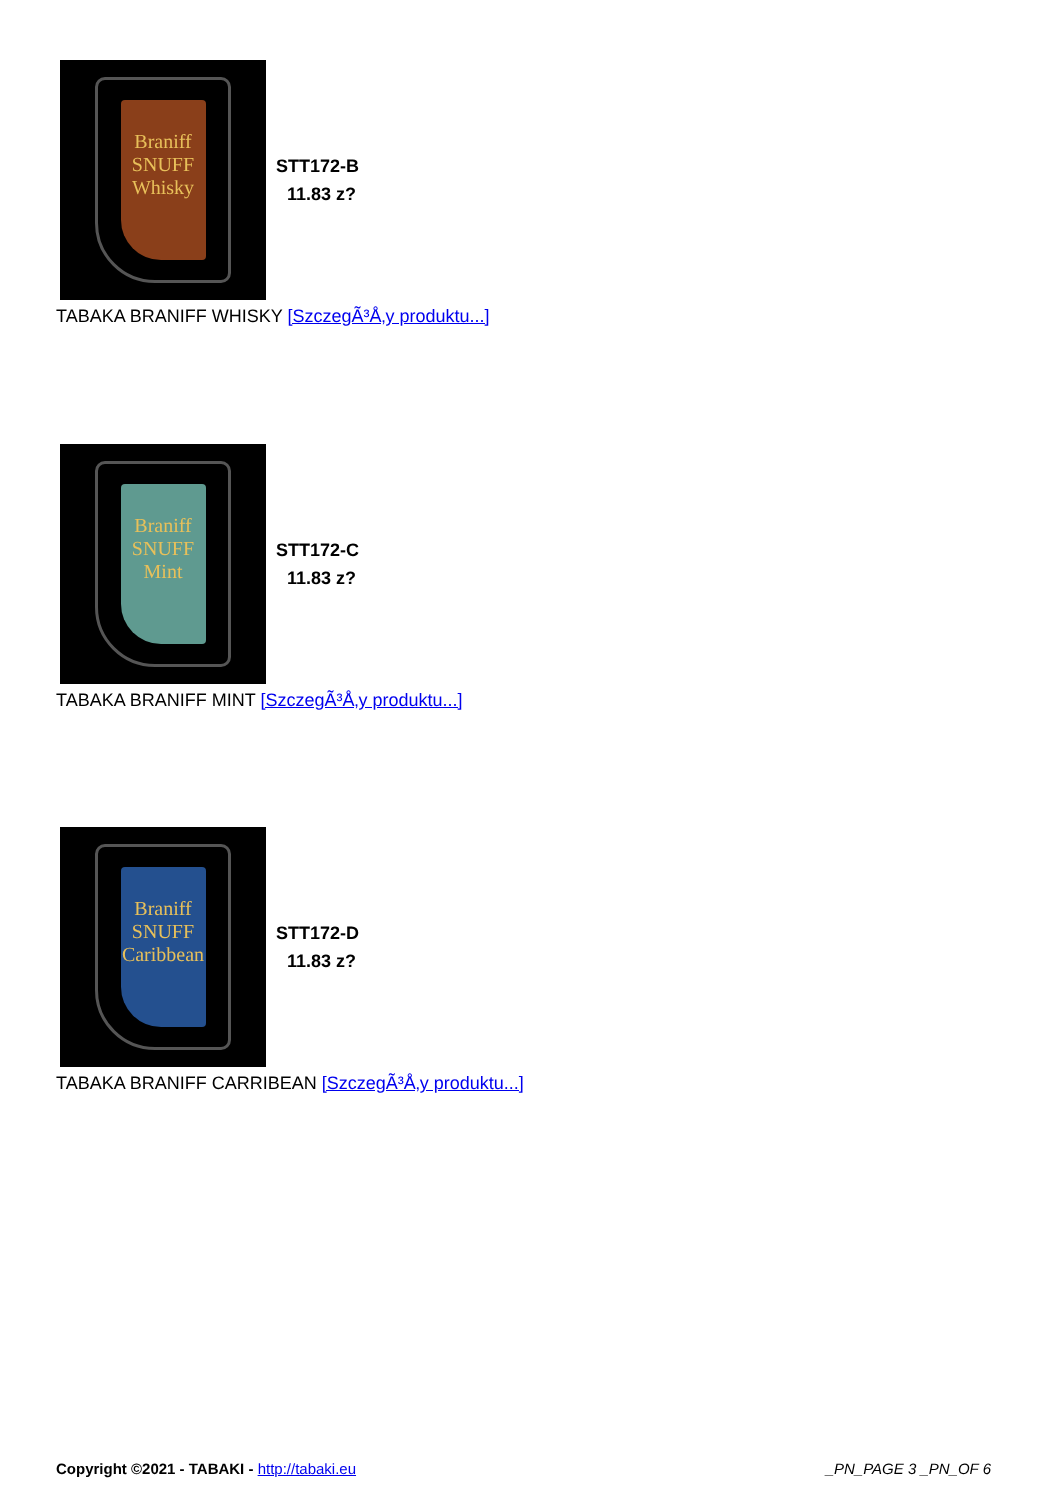Braniff
SNUFF
Whisky
STT172-B
11.83 z?
TABAKA BRANIFF WHISKY [SzczegÃ³Å‚y produktu...]
Braniff
SNUFF
Mint
STT172-C
11.83 z?
TABAKA BRANIFF MINT [SzczegÃ³Å‚y produktu...]
Braniff
SNUFF
Caribbean
STT172-D
11.83 z?
TABAKA BRANIFF CARRIBEAN [SzczegÃ³Å‚y produktu...]
Copyright ©2021 - TABAKI - http://tabaki.eu
_PN_PAGE 3 _PN_OF 6